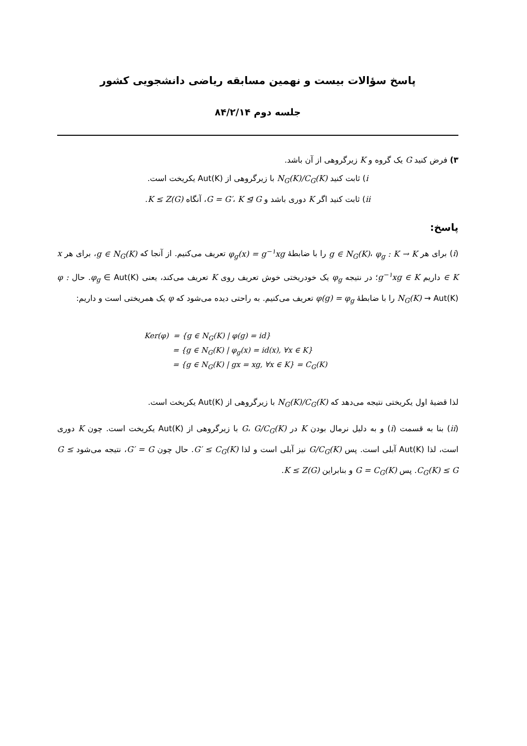پاسخ سؤالات بیست و نهمین مسابقه ریاضی دانشجویی کشور
جلسه دوم ۸۴/۲/۱۴
۳) فرض کنید G یک گروه و K زیرگروهی از آن باشد.
i) ثابت کنید N<sub>G</sub>(K)/C<sub>G</sub>(K) با زیرگروهی از Aut(K) یکریخت است.
ii) ثابت کنید اگر K دوری باشد و G = G′، K ⊴ G، آنگاه K ≤ Z(G).
پاسخ:
(i) برای هر g ∈ N<sub>G</sub>(K)، φ<sub>g</sub> : K → K را با ضابطهٔ φ<sub>g</sub>(x) = g<sup>−۱</sup>xg تعریف می‌کنیم. از آنجا که g ∈ N<sub>G</sub>(K)، برای هر x ∈ K داریم g<sup>−۱</sup>xg ∈ K؛ در نتیجه φ<sub>g</sub> یک خودریختی خوش تعریف روی K تعریف می‌کند، یعنی φ<sub>g</sub> ∈ Aut(K). حال φ : N<sub>G</sub>(K) → Aut(K) را با ضابطهٔ φ(g) = φ<sub>g</sub> تعریف می‌کنیم. به راحتی دیده می‌شود که φ یک همریختی است و داریم:
Ker(φ) = {g ∈ N<sub>G</sub>(K) | φ(g) = id}
= {g ∈ N<sub>G</sub>(K) | φ<sub>g</sub>(x) = id(x), ∀x ∈ K}
= {g ∈ N<sub>G</sub>(K) | gx = xg, ∀x ∈ K} = C<sub>G</sub>(K)
لذا قضیهٔ اول یکریختی نتیجه می‌دهد که N<sub>G</sub>(K)/C<sub>G</sub>(K) با زیرگروهی از Aut(K) یکریخت است.
(ii) بنا به قسمت (i) و به دلیل نرمال بودن K در G، G/C<sub>G</sub>(K) با زیرگروهی از Aut(K) یکریخت است. چون K دوری است، لذا Aut(K) آبلی است. پس G/C<sub>G</sub>(K) نیز آبلی است و لذا G′ ≤ C<sub>G</sub>(K). حال چون G′ = G، نتیجه می‌شود G ≤ C<sub>G</sub>(K) ≤ G. پس G = C<sub>G</sub>(K) و بنابراین K ≤ Z(G).